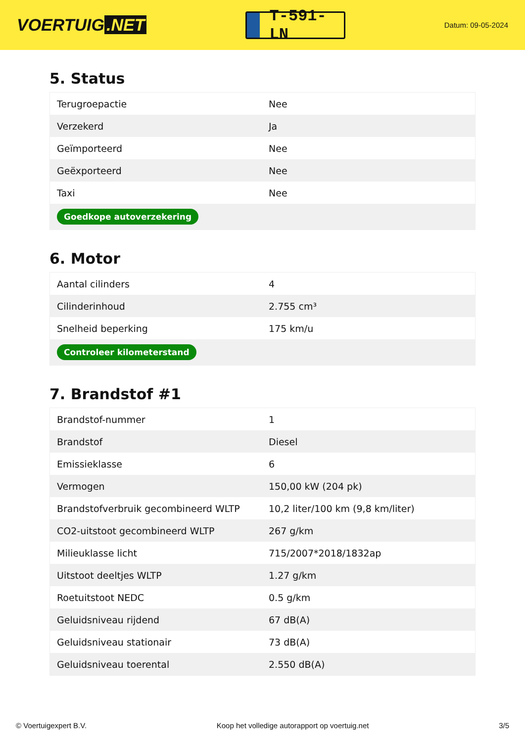VOERTUIG.NET
T-591-LN
Datum: 09-05-2024
5. Status
| Terugroepactie | Nee |
| Verzekerd | Ja |
| Geïmporteerd | Nee |
| Geëxporteerd | Nee |
| Taxi | Nee |
| Goedkope autoverzekering | |
6. Motor
| Aantal cilinders | 4 |
| Cilinderinhoud | 2.755 cm³ |
| Snelheid beperking | 175 km/u |
| Controleer kilometerstand | |
7. Brandstof #1
| Brandstof-nummer | 1 |
| Brandstof | Diesel |
| Emissieklasse | 6 |
| Vermogen | 150,00 kW (204 pk) |
| Brandstofverbruik gecombineerd WLTP | 10,2 liter/100 km (9,8 km/liter) |
| CO2-uitstoot gecombineerd WLTP | 267 g/km |
| Milieuklasse licht | 715/2007*2018/1832ap |
| Uitstoot deeltjes WLTP | 1.27 g/km |
| Roetuitstoot NEDC | 0.5 g/km |
| Geluidsniveau rijdend | 67 dB(A) |
| Geluidsniveau stationair | 73 dB(A) |
| Geluidsniveau toerental | 2.550 dB(A) |
© Voertuigexpert B.V. Koop het volledige autorapport op voertuig.net 3/5